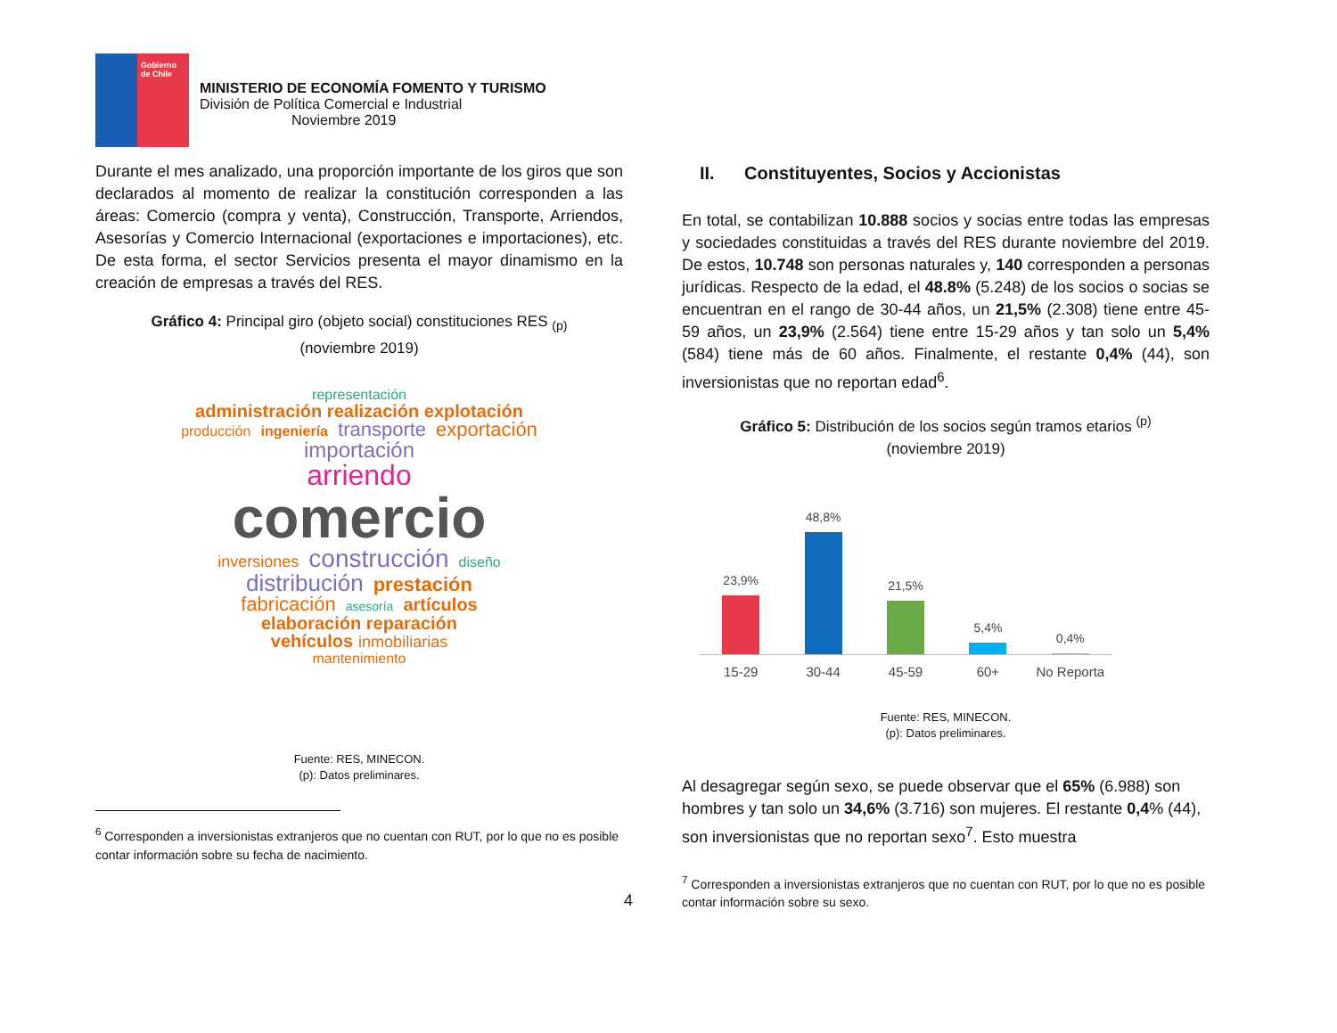Gobierno de Chile
MINISTERIO DE ECONOMÍA FOMENTO Y TURISMO
División de Política Comercial e Industrial
Noviembre 2019
Durante el mes analizado, una proporción importante de los giros que son declarados al momento de realizar la constitución corresponden a las áreas: Comercio (compra y venta), Construcción, Transporte, Arriendos, Asesorías y Comercio Internacional (exportaciones e importaciones), etc. De esta forma, el sector Servicios presenta el mayor dinamismo en la creación de empresas a través del RES.
Gráfico 4: Principal giro (objeto social) constituciones RES <sub>(p)</sub>
(noviembre 2019)
representación
administración realización explotación
producción ingeniería transporte exportación
importación
arriendo
comercio
inversiones construcción diseño
distribución prestación
fabricación asesoría artículos
elaboración reparación
vehículos inmobiliarias
mantenimiento
Fuente: RES, MINECON.
(p): Datos preliminares.
<sup>6</sup> Corresponden a inversionistas extranjeros que no cuentan con RUT, por lo que no es posible contar información sobre su fecha de nacimiento.
II. Constituyentes, Socios y Accionistas
En total, se contabilizan 10.888 socios y socias entre todas las empresas y sociedades constituidas a través del RES durante noviembre del 2019. De estos, 10.748 son personas naturales y, 140 corresponden a personas jurídicas. Respecto de la edad, el 48.8% (5.248) de los socios o socias se encuentran en el rango de 30-44 años, un 21,5% (2.308) tiene entre 45-59 años, un 23,9% (2.564) tiene entre 15-29 años y tan solo un 5,4% (584) tiene más de 60 años. Finalmente, el restante 0,4% (44), son inversionistas que no reportan edad<sup>6</sup>.
Gráfico 5: Distribución de los socios según tramos etarios <sup>(p)</sup>
(noviembre 2019)
23,9%
48,8%
21,5%
5,4%
0,4%
15-29 30-44 45-59 60+ No Reporta
Fuente: RES, MINECON.
(p): Datos preliminares.
Al desagregar según sexo, se puede observar que el 65% (6.988) son hombres y tan solo un 34,6% (3.716) son mujeres. El restante 0,4% (44), son inversionistas que no reportan sexo<sup>7</sup>. Esto muestra
<sup>7</sup> Corresponden a inversionistas extranjeros que no cuentan con RUT, por lo que no es posible contar información sobre su sexo.
4